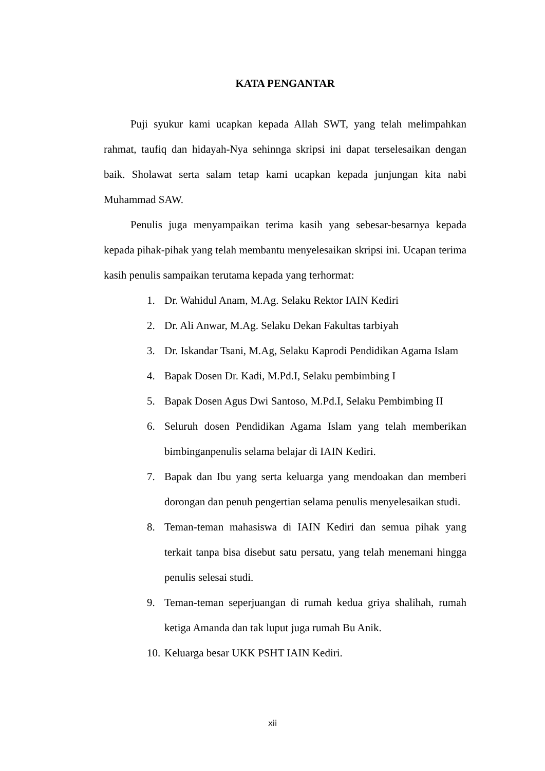KATA PENGANTAR
Puji syukur kami ucapkan kepada Allah SWT, yang telah melimpahkan rahmat, taufiq dan hidayah-Nya sehinnga skripsi ini dapat terselesaikan dengan baik. Sholawat serta salam tetap kami ucapkan kepada junjungan kita nabi Muhammad SAW.
Penulis juga menyampaikan terima kasih yang sebesar-besarnya kepada kepada pihak-pihak yang telah membantu menyelesaikan skripsi ini. Ucapan terima kasih penulis sampaikan terutama kepada yang terhormat:
1. Dr. Wahidul Anam, M.Ag. Selaku Rektor IAIN Kediri
2. Dr. Ali Anwar, M.Ag. Selaku Dekan Fakultas tarbiyah
3. Dr. Iskandar Tsani, M.Ag, Selaku Kaprodi Pendidikan Agama Islam
4. Bapak Dosen Dr. Kadi, M.Pd.I, Selaku pembimbing I
5. Bapak Dosen Agus Dwi Santoso, M.Pd.I, Selaku Pembimbing II
6. Seluruh dosen Pendidikan Agama Islam yang telah memberikan bimbinganpenulis selama belajar di IAIN Kediri.
7. Bapak dan Ibu yang serta keluarga yang mendoakan dan memberi dorongan dan penuh pengertian selama penulis menyelesaikan studi.
8. Teman-teman mahasiswa di IAIN Kediri dan semua pihak yang terkait tanpa bisa disebut satu persatu, yang telah menemani hingga penulis selesai studi.
9. Teman-teman seperjuangan di rumah kedua griya shalihah, rumah ketiga Amanda dan tak luput juga rumah Bu Anik.
10. Keluarga besar UKK PSHT IAIN Kediri.
xii